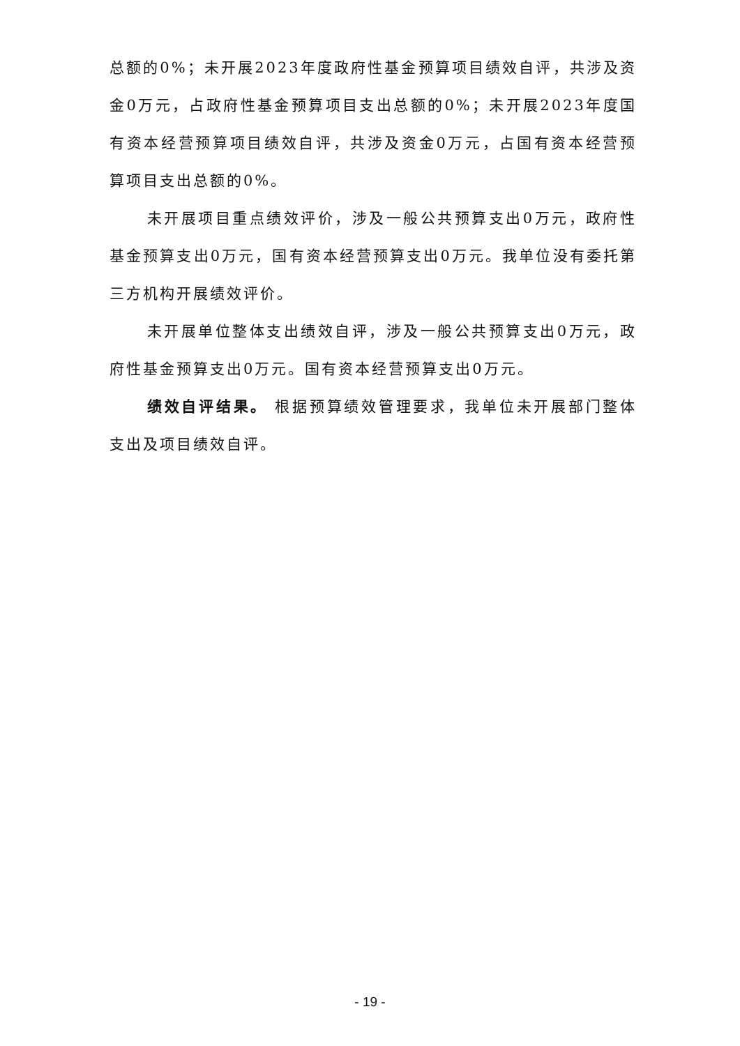总额的0%；未开展2023年度政府性基金预算项目绩效自评，共涉及资金0万元，占政府性基金预算项目支出总额的0%；未开展2023年度国有资本经营预算项目绩效自评，共涉及资金0万元，占国有资本经营预算项目支出总额的0%。
未开展项目重点绩效评价，涉及一般公共预算支出0万元，政府性基金预算支出0万元，国有资本经营预算支出0万元。我单位没有委托第三方机构开展绩效评价。
未开展单位整体支出绩效自评，涉及一般公共预算支出0万元，政府性基金预算支出0万元。国有资本经营预算支出0万元。
绩效自评结果。 根据预算绩效管理要求，我单位未开展部门整体支出及项目绩效自评。
- 19 -